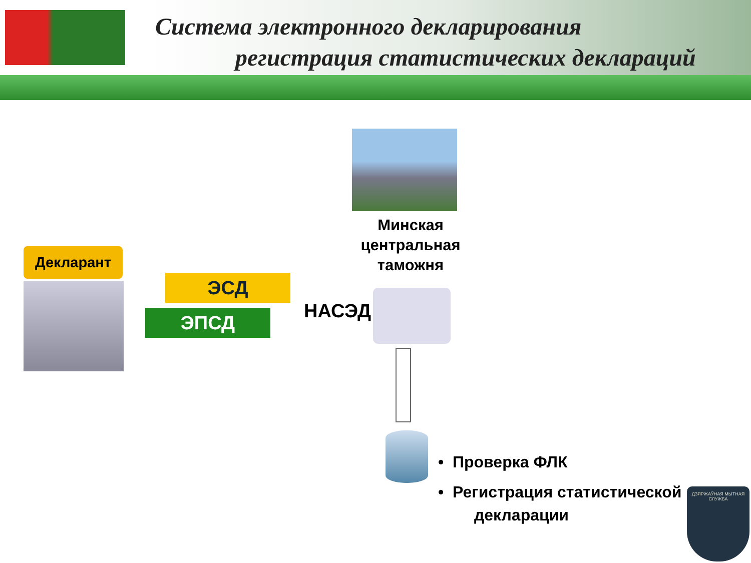Система электронного декларирования
регистрация статистических деклараций
Минская центральная таможня
Декларант
ЭСД
ЭПСД НАСЭД
• Проверка ФЛК
• Регистрация статистической
декларации
ДЗЯРЖАЎНАЯ МЫТНАЯ СЛУЖБА